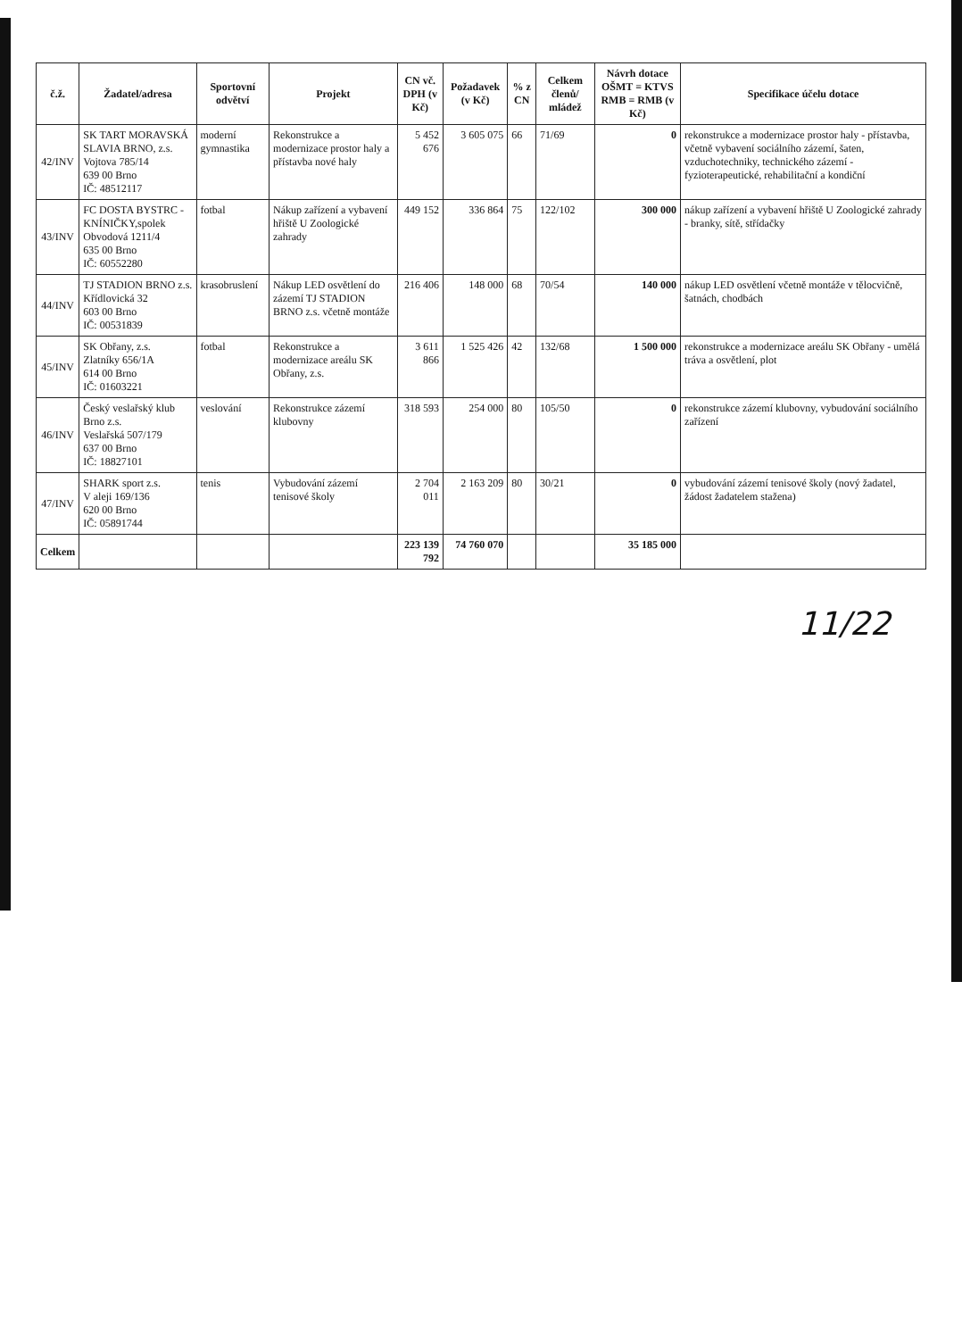| č.ž. | Žadatel/adresa | Sportovní odvětví | Projekt | CN vč. DPH (v Kč) | Požadavek (v Kč) | % z CN | Celkem členů/ mládež | Návrh dotace OŠMT = KTVS RMB = RMB (v Kč) | Specifikace účelu dotace |
| --- | --- | --- | --- | --- | --- | --- | --- | --- | --- |
| 42/INV | SK TART MORAVSKÁ SLAVIA BRNO, z.s. Vojtova 785/14 639 00 Brno IČ: 48512117 | moderní gymnastika | Rekonstrukce a modernizace prostor haly a přístavba nové haly | 5 452 676 | 3 605 075 | 66 | 71/69 | 0 | rekonstrukce a modernizace prostor haly - přístavba, včetně vybavení sociálního zázemí, šaten, vzduchotechniky, technického zázemí - fyzioterapeutické, rehabilitační a kondiční |
| 43/INV | FC DOSTA BYSTRC - KNÍNIČKY,spolek Obvodová 1211/4 635 00 Brno IČ: 60552280 | fotbal | Nákup zařízení a vybavení hřiště U Zoologické zahrady | 449 152 | 336 864 | 75 | 122/102 | 300 000 | nákup zařízení a vybavení hřiště U Zoologické zahrady - branky, sítě, střídačky |
| 44/INV | TJ STADION BRNO z.s. Křídlovická 32 603 00 Brno IČ: 00531839 | krasobruslení | Nákup LED osvětlení do zázemí TJ STADION BRNO z.s. včetně montáže | 216 406 | 148 000 | 68 | 70/54 | 140 000 | nákup LED osvětlení včetně montáže v tělocvičně, šatnách, chodbách |
| 45/INV | SK Obřany, z.s. Zlatníky 656/1A 614 00 Brno IČ: 01603221 | fotbal | Rekonstrukce a modernizace areálu SK Obřany, z.s. | 3 611 866 | 1 525 426 | 42 | 132/68 | 1 500 000 | rekonstrukce a modernizace areálu SK Obřany - umělá tráva a osvětlení, plot |
| 46/INV | Český veslařský klub Brno z.s. Veslařská 507/179 637 00 Brno IČ: 18827101 | veslování | Rekonstrukce zázemí klubovny | 318 593 | 254 000 | 80 | 105/50 | 0 | rekonstrukce zázemí klubovny, vybudování sociálního zařízení |
| 47/INV | SHARK sport z.s. V aleji 169/136 620 00 Brno IČ: 05891744 | tenis | Vybudování zázemí tenisové školy | 2 704 011 | 2 163 209 | 80 | 30/21 | 0 | vybudování zázemí tenisové školy (nový žadatel, žádost žadatelem stažena) |
| Celkem | | | | 223 139 792 | 74 760 070 | | | 35 185 000 | |
11/22